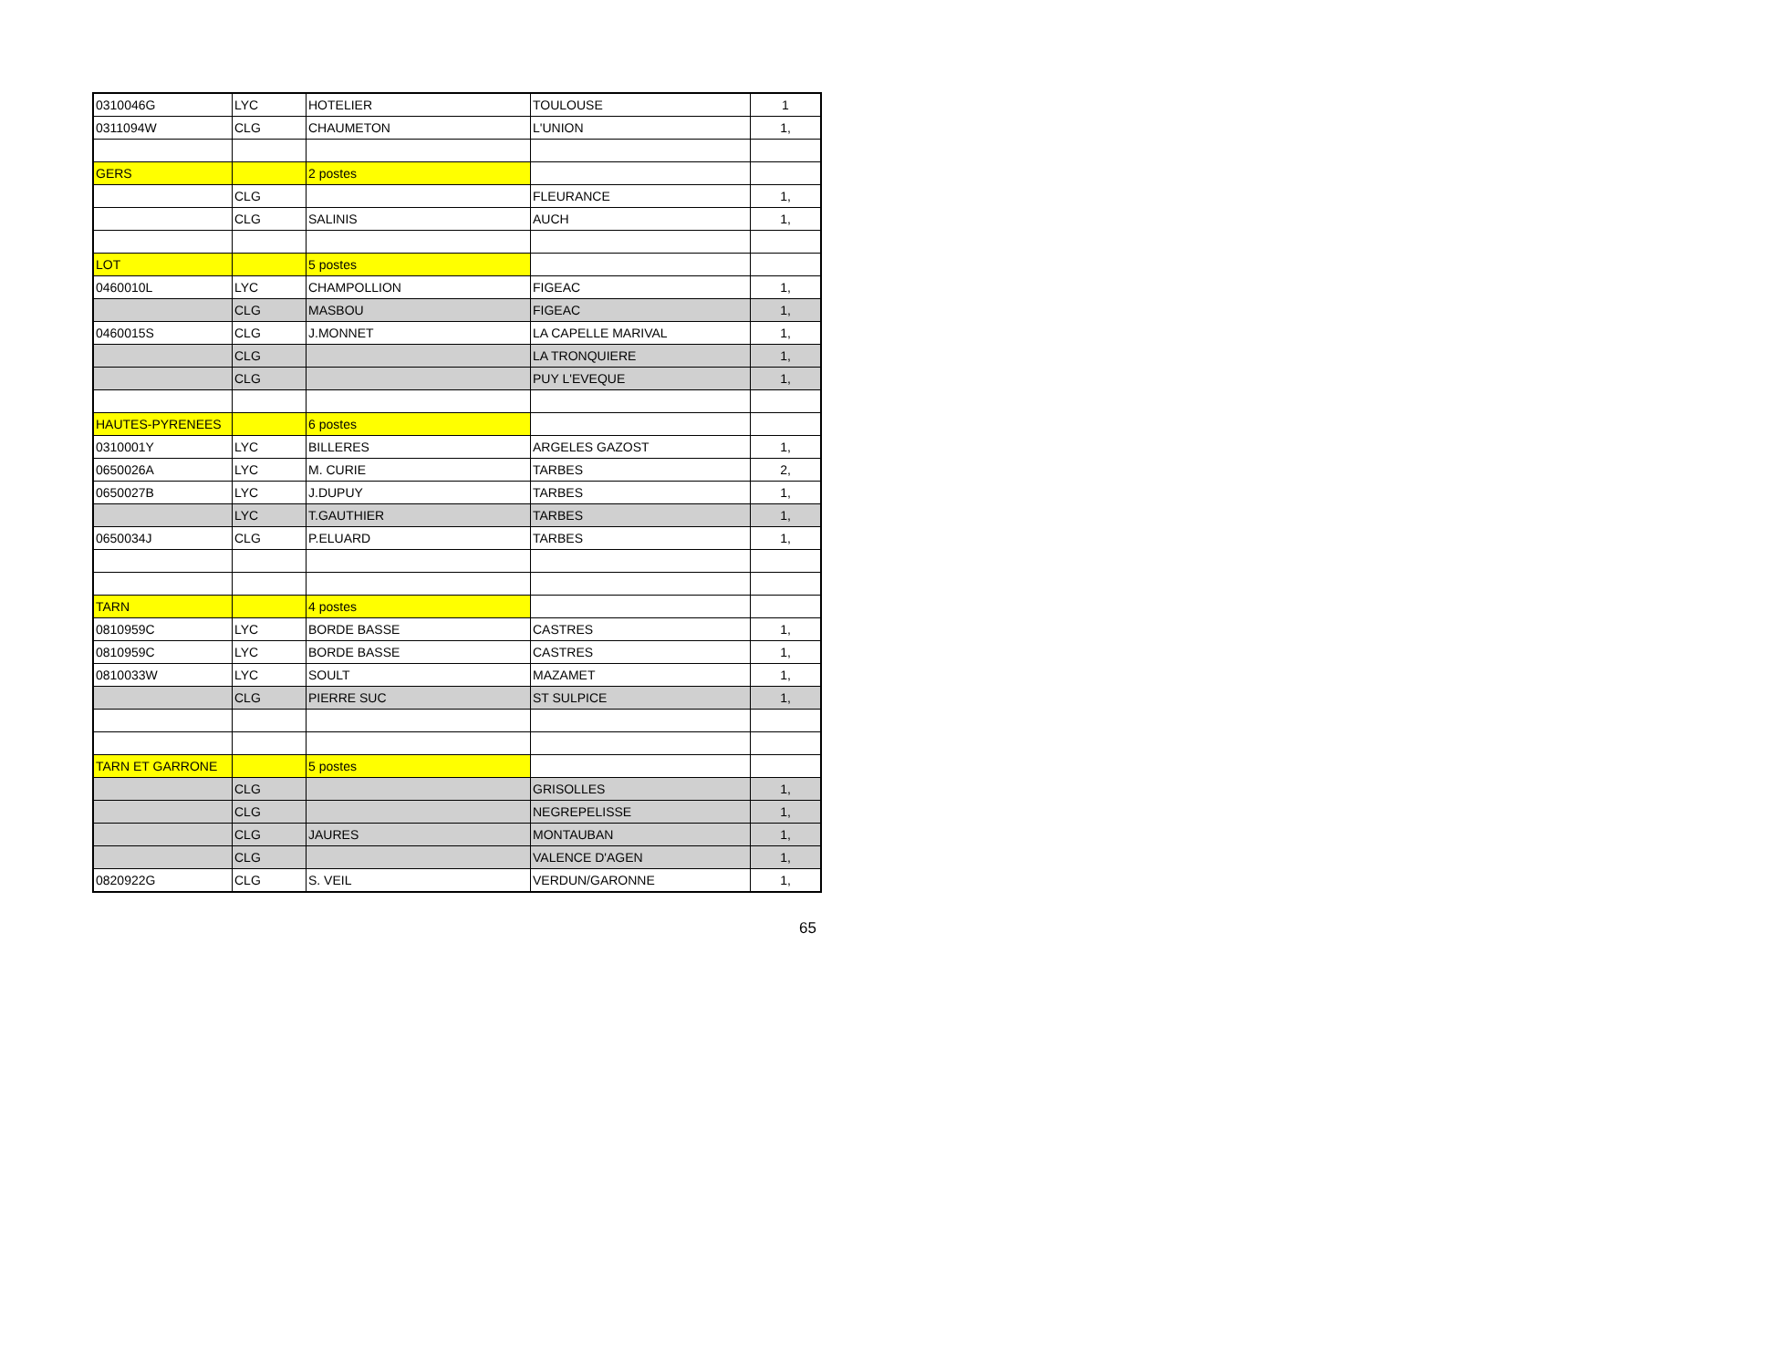| 0310046G | LYC | HOTELIER | TOULOUSE | 1 |
| 0311094W | CLG | CHAUMETON | L'UNION | 1, |
| GERS | | 2 postes | | |
| | CLG | | FLEURANCE | 1, |
| | CLG | SALINIS | AUCH | 1, |
| LOT | | 5 postes | | |
| 0460010L | LYC | CHAMPOLLION | FIGEAC | 1, |
| | CLG | MASBOU | FIGEAC | 1, |
| 0460015S | CLG | J.MONNET | LA CAPELLE MARIVAL | 1, |
| | CLG | | LA TRONQUIERE | 1, |
| | CLG | | PUY L'EVEQUE | 1, |
| HAUTES-PYRENEES | | 6 postes | | |
| 0310001Y | LYC | BILLERES | ARGELES GAZOST | 1, |
| 0650026A | LYC | M. CURIE | TARBES | 2, |
| 0650027B | LYC | J.DUPUY | TARBES | 1, |
| | LYC | T.GAUTHIER | TARBES | 1, |
| 0650034J | CLG | P.ELUARD | TARBES | 1, |
| TARN | | 4 postes | | |
| 0810959C | LYC | BORDE BASSE | CASTRES | 1, |
| 0810959C | LYC | BORDE BASSE | CASTRES | 1, |
| 0810033W | LYC | SOULT | MAZAMET | 1, |
| | CLG | PIERRE SUC | ST SULPICE | 1, |
| TARN ET GARRONE | | 5 postes | | |
| | CLG | | GRISOLLES | 1, |
| | CLG | | NEGREPELISSE | 1, |
| | CLG | JAURES | MONTAUBAN | 1, |
| | CLG | | VALENCE D'AGEN | 1, |
| 0820922G | CLG | S. VEIL | VERDUN/GARONNE | 1, |
65